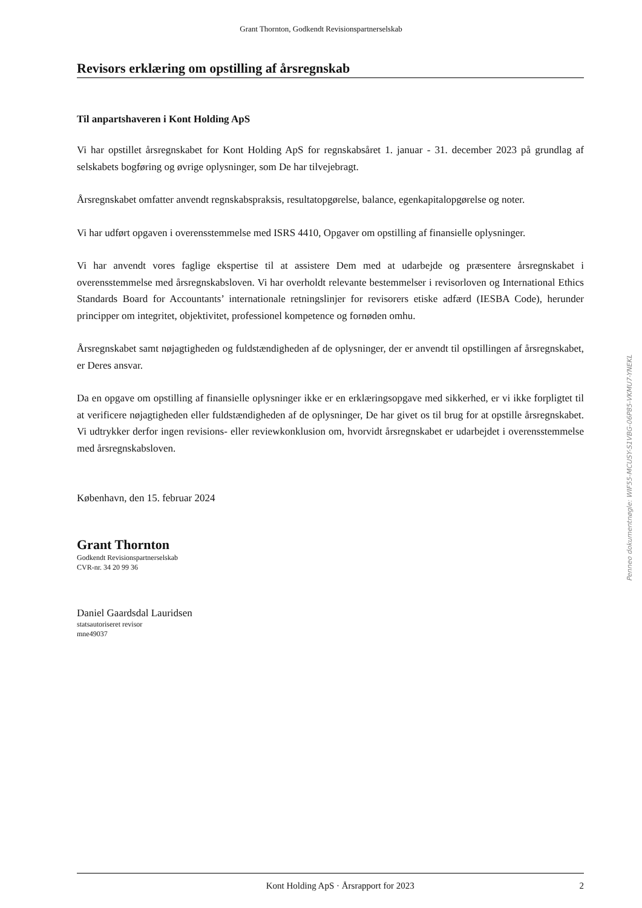Grant Thornton, Godkendt Revisionspartnerselskab
Revisors erklæring om opstilling af årsregnskab
Til anpartshaveren i Kont Holding ApS
Vi har opstillet årsregnskabet for Kont Holding ApS for regnskabsåret 1. januar - 31. december 2023 på grundlag af selskabets bogføring og øvrige oplysninger, som De har tilvejebragt.
Årsregnskabet omfatter anvendt regnskabspraksis, resultatopgørelse, balance, egenkapitalopgørelse og noter.
Vi har udført opgaven i overensstemmelse med ISRS 4410, Opgaver om opstilling af finansielle oplysninger.
Vi har anvendt vores faglige ekspertise til at assistere Dem med at udarbejde og præsentere årsregnskabet i overensstemmelse med årsregnskabsloven. Vi har overholdt relevante bestemmelser i revisorloven og International Ethics Standards Board for Accountants’ internationale retningslinjer for revisorers etiske adfærd (IESBA Code), herunder principper om integritet, objektivitet, professionel kompetence og fornøden omhu.
Årsregnskabet samt nøjagtigheden og fuldstændigheden af de oplysninger, der er anvendt til opstillingen af årsregnskabet, er Deres ansvar.
Da en opgave om opstilling af finansielle oplysninger ikke er en erklæringsopgave med sikkerhed, er vi ikke forpligtet til at verificere nøjagtigheden eller fuldstændigheden af de oplysninger, De har givet os til brug for at opstille årsregnskabet. Vi udtrykker derfor ingen revisions- eller reviewkonklusion om, hvorvidt årsregnskabet er udarbejdet i overensstemmelse med årsregnskabsloven.
København, den 15. februar 2024
Grant Thornton
Godkendt Revisionspartnerselskab
CVR-nr. 34 20 99 36
Daniel Gaardsdal Lauridsen
statsautoriseret revisor
mne49037
Penneo dokumentnøgle: WIF55-MCUSY-S1VBG-06P85-VKMU7-YNEKL
Kont Holding ApS · Årsrapport for 2023 2